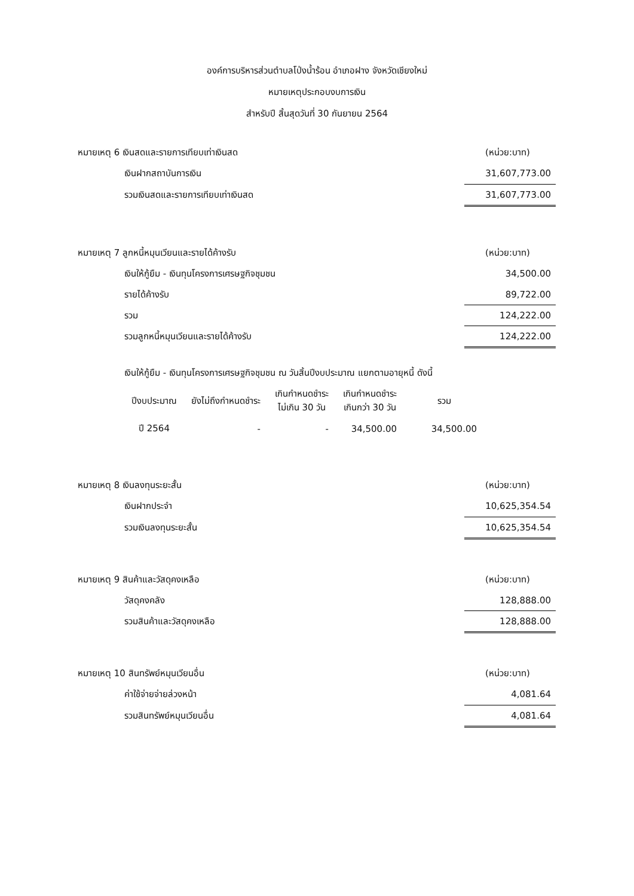องค์การบริหารส่วนตำบลโป่งน้ำร้อน อำเภอฝาง จังหวัดเชียงใหม่
หมายเหตุประกอบงบการเงิน
สำหรับปี สิ้นสุดวันที่ 30 กันยายน 2564
| หมายเหตุ 6 เงินสดและรายการเทียบเท่าเงินสด | (หน่วย:บาท) |
| เงินฝากสถาบันการเงิน | 31,607,773.00 |
| รวมเงินสดและรายการเทียบเท่าเงินสด | 31,607,773.00 |
| หมายเหตุ 7 ลูกหนี้หมุนเวียนและรายได้ค้างรับ | (หน่วย:บาท) |
| เงินให้กู้ยืม - เงินทุนโครงการเศรษฐกิจชุมชน | 34,500.00 |
| รายได้ค้างรับ | 89,722.00 |
| รวม | 124,222.00 |
| รวมลูกหนี้หมุนเวียนและรายได้ค้างรับ | 124,222.00 |
เงินให้กู้ยืม - เงินทุนโครงการเศรษฐกิจชุมชน ณ วันสิ้นปีงบประมาณ แยกตามอายุหนี้ ดังนี้
| ปีงบประมาณ | ยังไม่ถึงกำหนดชำระ | เกินกำหนดชำระ ไม่เกิน 30 วัน | เกินกำหนดชำระ เกินกว่า 30 วัน | รวม |
| --- | --- | --- | --- | --- |
| ปี 2564 | - | - | 34,500.00 | 34,500.00 |
| หมายเหตุ 8 เงินลงทุนระยะสั้น | (หน่วย:บาท) |
| เงินฝากประจำ | 10,625,354.54 |
| รวมเงินลงทุนระยะสั้น | 10,625,354.54 |
| หมายเหตุ 9 สินค้าและวัสดุคงเหลือ | (หน่วย:บาท) |
| วัสดุคงคลัง | 128,888.00 |
| รวมสินค้าและวัสดุคงเหลือ | 128,888.00 |
| หมายเหตุ 10 สินทรัพย์หมุนเวียนอื่น | (หน่วย:บาท) |
| ค่าใช้จ่ายจ่ายล่วงหน้า | 4,081.64 |
| รวมสินทรัพย์หมุนเวียนอื่น | 4,081.64 |